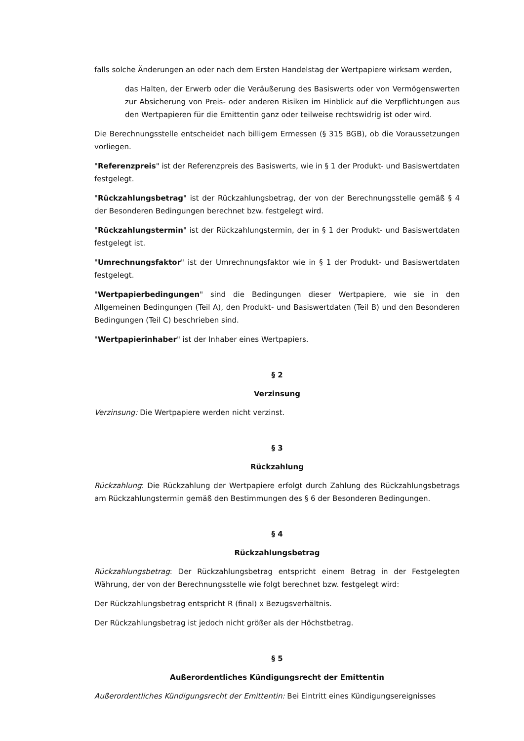falls solche Änderungen an oder nach dem Ersten Handelstag der Wertpapiere wirksam werden,
das Halten, der Erwerb oder die Veräußerung des Basiswerts oder von Vermögenswerten zur Absicherung von Preis- oder anderen Risiken im Hinblick auf die Verpflichtungen aus den Wertpapieren für die Emittentin ganz oder teilweise rechtswidrig ist oder wird.
Die Berechnungsstelle entscheidet nach billigem Ermessen (§ 315 BGB), ob die Voraussetzungen vorliegen.
"Referenzpreis" ist der Referenzpreis des Basiswerts, wie in § 1 der Produkt- und Basiswertdaten festgelegt.
"Rückzahlungsbetrag" ist der Rückzahlungsbetrag, der von der Berechnungsstelle gemäß § 4 der Besonderen Bedingungen berechnet bzw. festgelegt wird.
"Rückzahlungstermin" ist der Rückzahlungstermin, der in § 1 der Produkt- und Basiswertdaten festgelegt ist.
"Umrechnungsfaktor" ist der Umrechnungsfaktor wie in § 1 der Produkt- und Basiswertdaten festgelegt.
"Wertpapierbedingungen" sind die Bedingungen dieser Wertpapiere, wie sie in den Allgemeinen Bedingungen (Teil A), den Produkt- und Basiswertdaten (Teil B) und den Besonderen Bedingungen (Teil C) beschrieben sind.
"Wertpapierinhaber" ist der Inhaber eines Wertpapiers.
§ 2
Verzinsung
Verzinsung: Die Wertpapiere werden nicht verzinst.
§ 3
Rückzahlung
Rückzahlung: Die Rückzahlung der Wertpapiere erfolgt durch Zahlung des Rückzahlungsbetrags am Rückzahlungstermin gemäß den Bestimmungen des § 6 der Besonderen Bedingungen.
§ 4
Rückzahlungsbetrag
Rückzahlungsbetrag: Der Rückzahlungsbetrag entspricht einem Betrag in der Festgelegten Währung, der von der Berechnungsstelle wie folgt berechnet bzw. festgelegt wird:
Der Rückzahlungsbetrag entspricht R (final) x Bezugsverhältnis.
Der Rückzahlungsbetrag ist jedoch nicht größer als der Höchstbetrag.
§ 5
Außerordentliches Kündigungsrecht der Emittentin
Außerordentliches Kündigungsrecht der Emittentin: Bei Eintritt eines Kündigungsereignisses